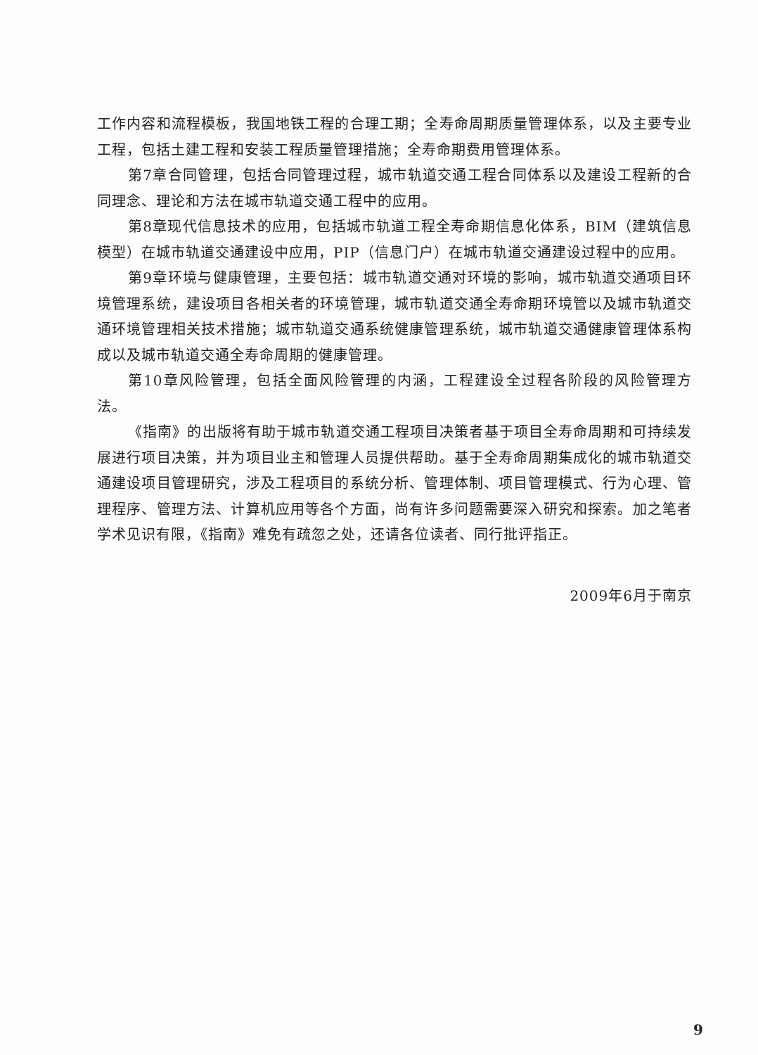工作内容和流程模板，我国地铁工程的合理工期；全寿命周期质量管理体系，以及主要专业工程，包括土建工程和安装工程质量管理措施；全寿命期费用管理体系。
第7章合同管理，包括合同管理过程，城市轨道交通工程合同体系以及建设工程新的合同理念、理论和方法在城市轨道交通工程中的应用。
第8章现代信息技术的应用，包括城市轨道工程全寿命期信息化体系，BIM（建筑信息模型）在城市轨道交通建设中应用，PIP（信息门户）在城市轨道交通建设过程中的应用。
第9章环境与健康管理，主要包括：城市轨道交通对环境的影响，城市轨道交通项目环境管理系统，建设项目各相关者的环境管理，城市轨道交通全寿命期环境管以及城市轨道交通环境管理相关技术措施；城市轨道交通系统健康管理系统，城市轨道交通健康管理体系构成以及城市轨道交通全寿命周期的健康管理。
第10章风险管理，包括全面风险管理的内涵，工程建设全过程各阶段的风险管理方法。
《指南》的出版将有助于城市轨道交通工程项目决策者基于项目全寿命周期和可持续发展进行项目决策，并为项目业主和管理人员提供帮助。基于全寿命周期集成化的城市轨道交通建设项目管理研究，涉及工程项目的系统分析、管理体制、项目管理模式、行为心理、管理程序、管理方法、计算机应用等各个方面，尚有许多问题需要深入研究和探索。加之笔者学术见识有限，《指南》难免有疏忽之处，还请各位读者、同行批评指正。
2009年6月于南京
9